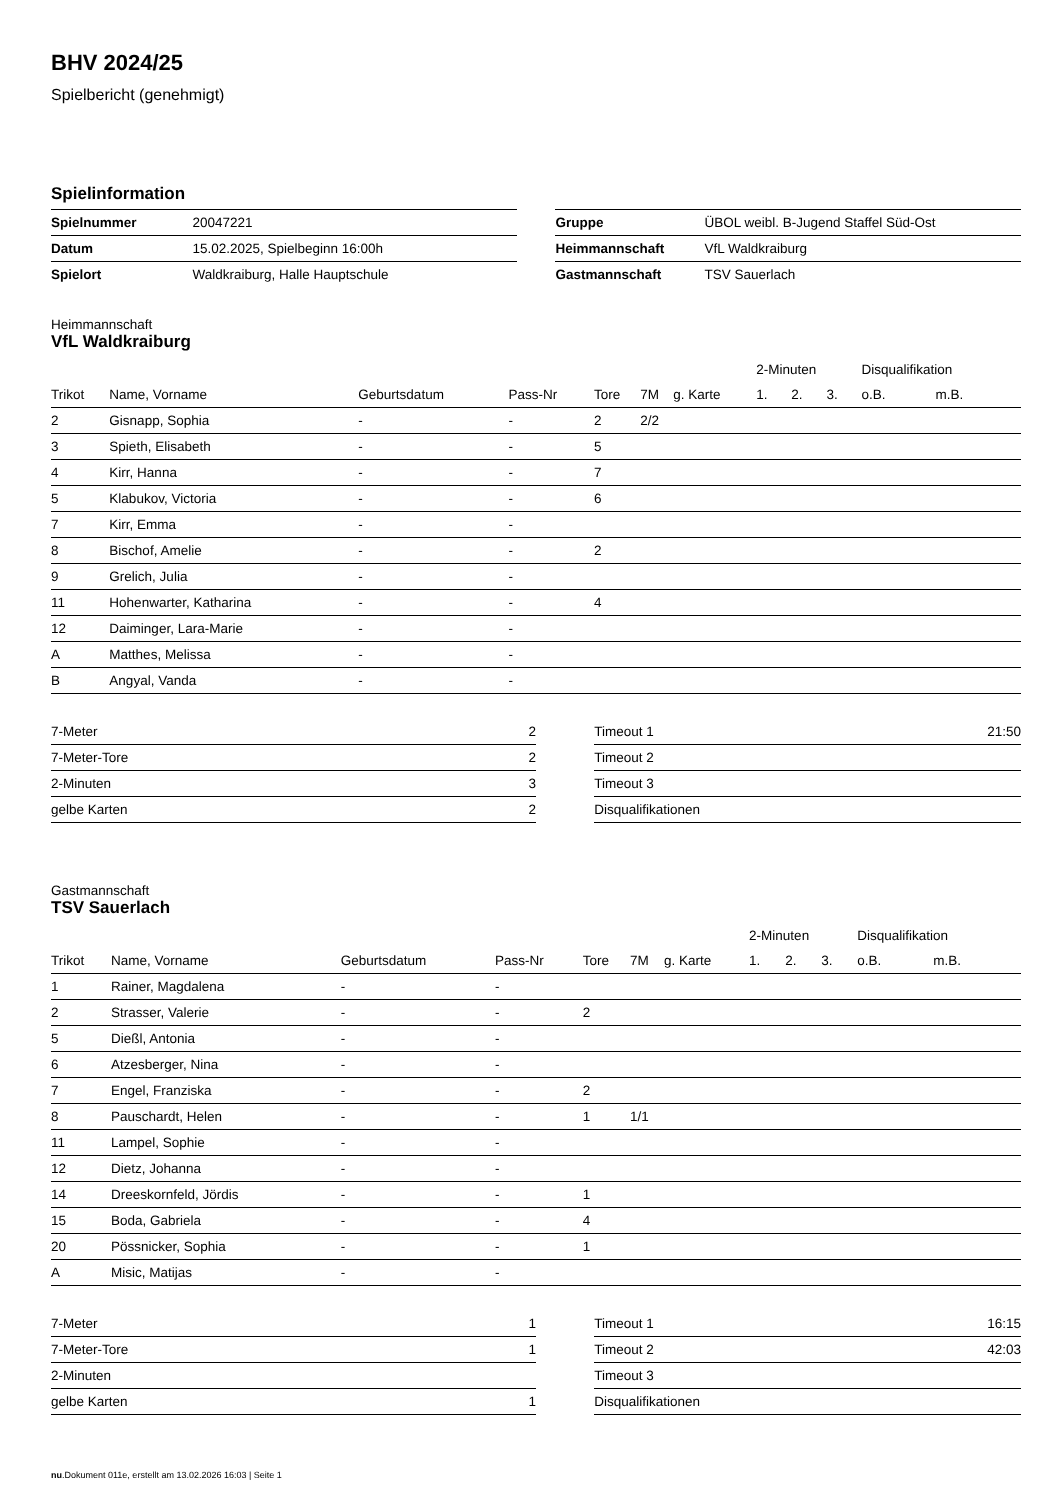BHV 2024/25
Spielbericht (genehmigt)
Spielinformation
| Spielnummer | 20047221 |
| Datum | 15.02.2025, Spielbeginn 16:00h |
| Spielort | Waldkraiburg, Halle Hauptschule |
| Gruppe | ÜBOL weibl. B-Jugend Staffel Süd-Ost |
| Heimmannschaft | VfL Waldkraiburg |
| Gastmannschaft | TSV Sauerlach |
Heimmannschaft
VfL Waldkraiburg
| | | | | | | | 2-Minuten | | | Disqualifikation | |
| --- | --- | --- | --- | --- | --- | --- | --- | --- | --- | --- | --- |
| Trikot | Name, Vorname | Geburtsdatum | Pass-Nr | Tore | 7M | g. Karte | 1. | 2. | 3. | o.B. | m.B. |
| 2 | Gisnapp, Sophia | - | - | 2 | 2/2 | | | | | | |
| 3 | Spieth, Elisabeth | - | - | 5 | | | | | | | |
| 4 | Kirr, Hanna | - | - | 7 | | | | | | | |
| 5 | Klabukov, Victoria | - | - | 6 | | | | | | | |
| 7 | Kirr, Emma | - | - | | | | | | | | |
| 8 | Bischof, Amelie | - | - | 2 | | | | | | | |
| 9 | Grelich, Julia | - | - | | | | | | | | |
| 11 | Hohenwarter, Katharina | - | - | 4 | | | | | | | |
| 12 | Daiminger, Lara-Marie | - | - | | | | | | | | |
| A | Matthes, Melissa | - | - | | | | | | | | |
| B | Angyal, Vanda | - | - | | | | | | | | |
| 7-Meter | 2 |
| 7-Meter-Tore | 2 |
| 2-Minuten | 3 |
| gelbe Karten | 2 |
| Timeout 1 | 21:50 |
| Timeout 2 | |
| Timeout 3 | |
| Disqualifikationen | |
Gastmannschaft
TSV Sauerlach
| | | | | | | | 2-Minuten | | | Disqualifikation | |
| --- | --- | --- | --- | --- | --- | --- | --- | --- | --- | --- | --- |
| Trikot | Name, Vorname | Geburtsdatum | Pass-Nr | Tore | 7M | g. Karte | 1. | 2. | 3. | o.B. | m.B. |
| 1 | Rainer, Magdalena | - | - | | | | | | | | |
| 2 | Strasser, Valerie | - | - | 2 | | | | | | | |
| 5 | Dießl, Antonia | - | - | | | | | | | | |
| 6 | Atzesberger, Nina | - | - | | | | | | | | |
| 7 | Engel, Franziska | - | - | 2 | | | | | | | |
| 8 | Pauschardt, Helen | - | - | 1 | 1/1 | | | | | | |
| 11 | Lampel, Sophie | - | - | | | | | | | | |
| 12 | Dietz, Johanna | - | - | | | | | | | | |
| 14 | Dreeskornfeld, Jördis | - | - | 1 | | | | | | | |
| 15 | Boda, Gabriela | - | - | 4 | | | | | | | |
| 20 | Pössnicker, Sophia | - | - | 1 | | | | | | | |
| A | Misic, Matijas | - | - | | | | | | | | |
| 7-Meter | 1 |
| 7-Meter-Tore | 1 |
| 2-Minuten | |
| gelbe Karten | 1 |
| Timeout 1 | 16:15 |
| Timeout 2 | 42:03 |
| Timeout 3 | |
| Disqualifikationen | |
nu.Dokument 011e, erstellt am 13.02.2026 16:03 | Seite 1